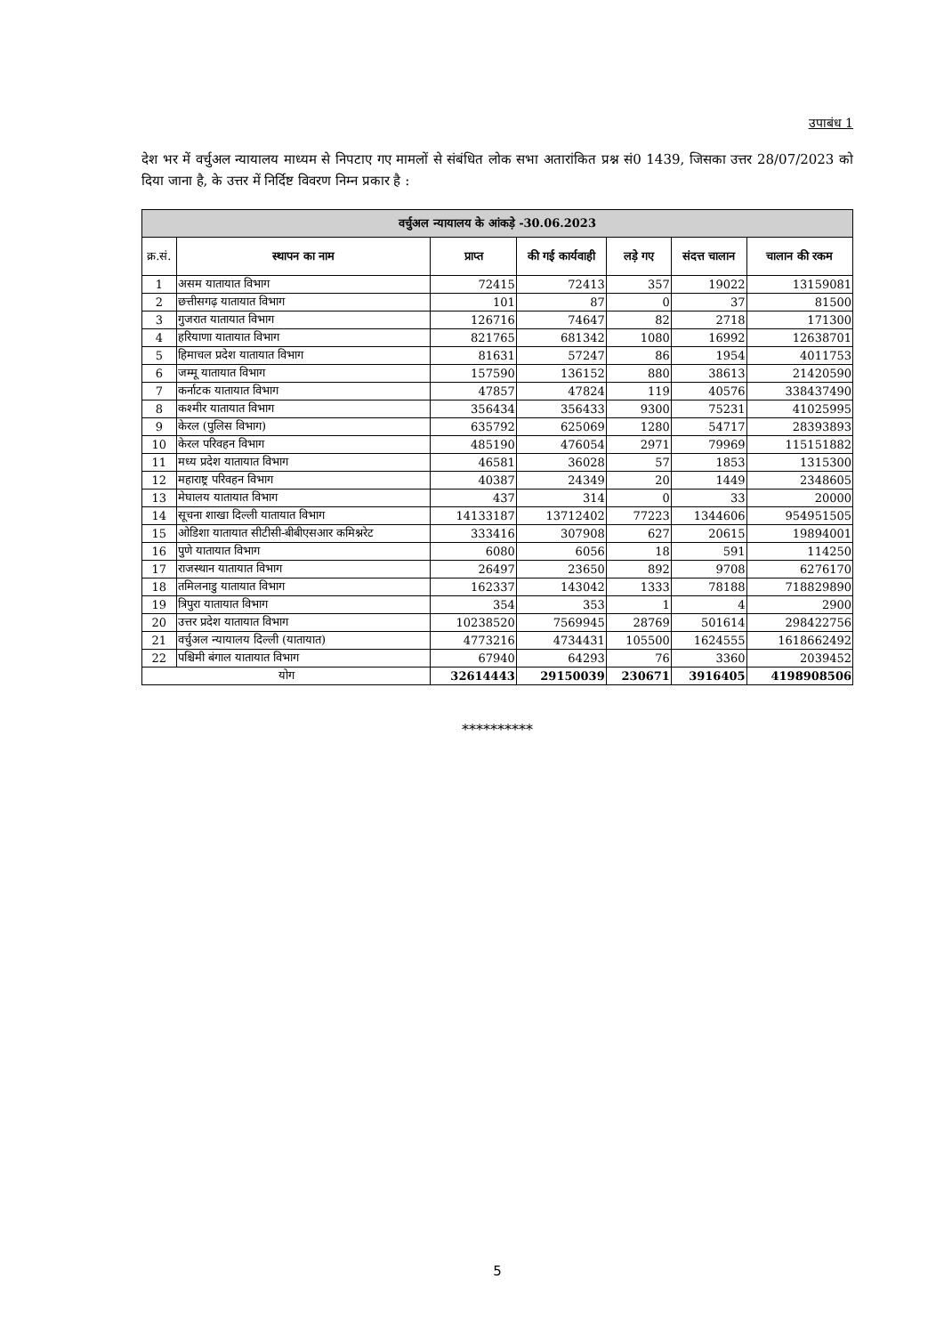उपाबंध 1
देश भर में वर्चुअल न्यायालय माध्यम से निपटाए गए मामलों से संबंधित लोक सभा अतारांकित प्रश्न सं0 1439, जिसका उत्तर 28/07/2023 को दिया जाना है, के उत्तर में निर्दिष्ट विवरण निम्न प्रकार है :
| वर्चुअल न्यायालय के आंकड़े -30.06.2023 | | | | | | |
| क्र.सं. | स्थापन का नाम | प्राप्त | की गई कार्यवाही | लड़े गए | संदत्त चालान | चालान की रकम |
| 1 | असम यातायात विभाग | 72415 | 72413 | 357 | 19022 | 13159081 |
| 2 | छत्तीसगढ़ यातायात विभाग | 101 | 87 | 0 | 37 | 81500 |
| 3 | गुजरात यातायात विभाग | 126716 | 74647 | 82 | 2718 | 171300 |
| 4 | हरियाणा यातायात विभाग | 821765 | 681342 | 1080 | 16992 | 12638701 |
| 5 | हिमाचल प्रदेश यातायात विभाग | 81631 | 57247 | 86 | 1954 | 4011753 |
| 6 | जम्मू यातायात विभाग | 157590 | 136152 | 880 | 38613 | 21420590 |
| 7 | कर्नाटक यातायात विभाग | 47857 | 47824 | 119 | 40576 | 338437490 |
| 8 | कश्मीर यातायात विभाग | 356434 | 356433 | 9300 | 75231 | 41025995 |
| 9 | केरल (पुलिस विभाग) | 635792 | 625069 | 1280 | 54717 | 28393893 |
| 10 | केरल परिवहन विभाग | 485190 | 476054 | 2971 | 79969 | 115151882 |
| 11 | मध्य प्रदेश यातायात विभाग | 46581 | 36028 | 57 | 1853 | 1315300 |
| 12 | महाराष्ट्र परिवहन विभाग | 40387 | 24349 | 20 | 1449 | 2348605 |
| 13 | मेघालय यातायात विभाग | 437 | 314 | 0 | 33 | 20000 |
| 14 | सूचना शाखा दिल्ली यातायात विभाग | 14133187 | 13712402 | 77223 | 1344606 | 954951505 |
| 15 | ओडिशा यातायात सीटीसी-बीबीएसआर कमिश्नरेट | 333416 | 307908 | 627 | 20615 | 19894001 |
| 16 | पुणे यातायात विभाग | 6080 | 6056 | 18 | 591 | 114250 |
| 17 | राजस्थान यातायात विभाग | 26497 | 23650 | 892 | 9708 | 6276170 |
| 18 | तमिलनाडु यातायात विभाग | 162337 | 143042 | 1333 | 78188 | 718829890 |
| 19 | त्रिपुरा यातायात विभाग | 354 | 353 | 1 | 4 | 2900 |
| 20 | उत्तर प्रदेश यातायात विभाग | 10238520 | 7569945 | 28769 | 501614 | 298422756 |
| 21 | वर्चुअल न्यायालय दिल्ली (यातायात) | 4773216 | 4734431 | 105500 | 1624555 | 1618662492 |
| 22 | पश्चिमी बंगाल यातायात विभाग | 67940 | 64293 | 76 | 3360 | 2039452 |
| योग | | 32614443 | 29150039 | 230671 | 3916405 | 4198908506 |
**********
5